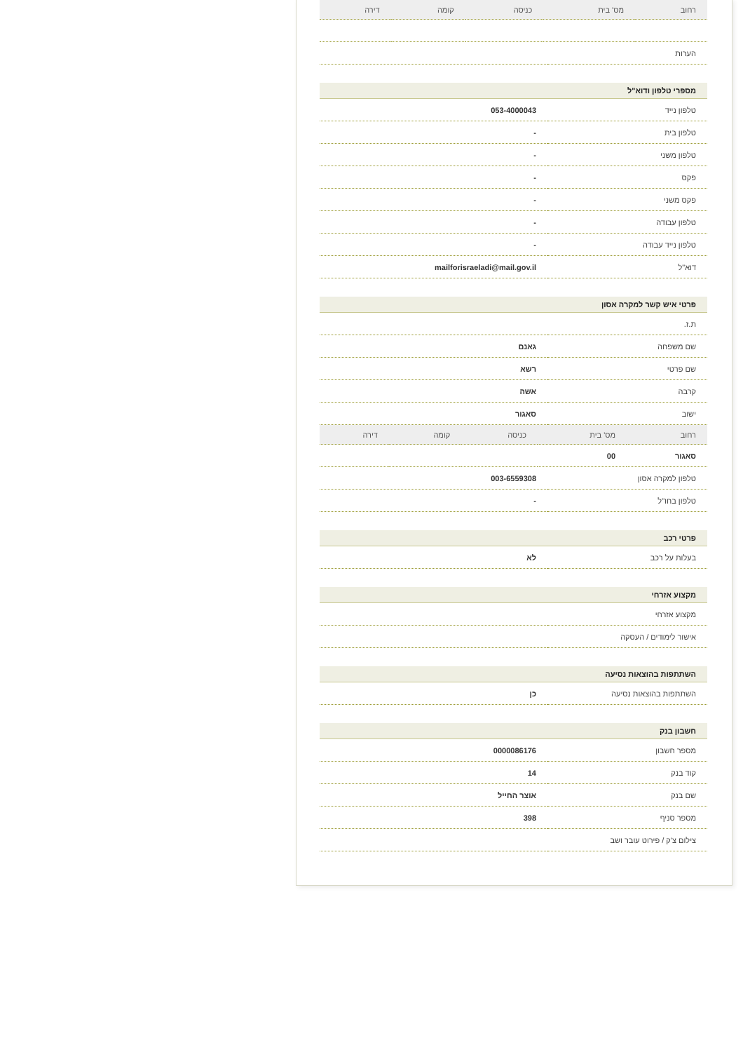| רחוב | מס' בית | כניסה | קומה | דירה |
| --- | --- | --- | --- | --- |
| הערות | |
מספרי טלפון ודוא"ל
| טלפון נייד | 053-4000043 |
| טלפון בית | - |
| טלפון משני | - |
| פקס | - |
| פקס משני | - |
| טלפון עבודה | - |
| טלפון נייד עבודה | - |
| דוא"ל | mailforisraeladi@mail.gov.il |
פרטי איש קשר למקרה אסון
| ת.ז. | |
| שם משפחה | גאנם |
| שם פרטי | רשא |
| קרבה | אשה |
| ישוב | סאגור |
| רחוב | מס' בית | כניסה | קומה | דירה |
| --- | --- | --- | --- | --- |
| סאגור | 00 | | | |
| טלפון למקרה אסון | 003-6559308 |
| טלפון בחו"ל | - |
פרטי רכב
| בעלות על רכב | לא |
מקצוע אזרחי
| מקצוע אזרחי | |
| אישור לימודים / העסקה | |
השתתפות בהוצאות נסיעה
| השתתפות בהוצאות נסיעה | כן |
חשבון בנק
| מספר חשבון | 0000086176 |
| קוד בנק | 14 |
| שם בנק | אוצר החייל |
| מספר סניף | 398 |
| צילום צ'ק / פירוט עובר ושב | |